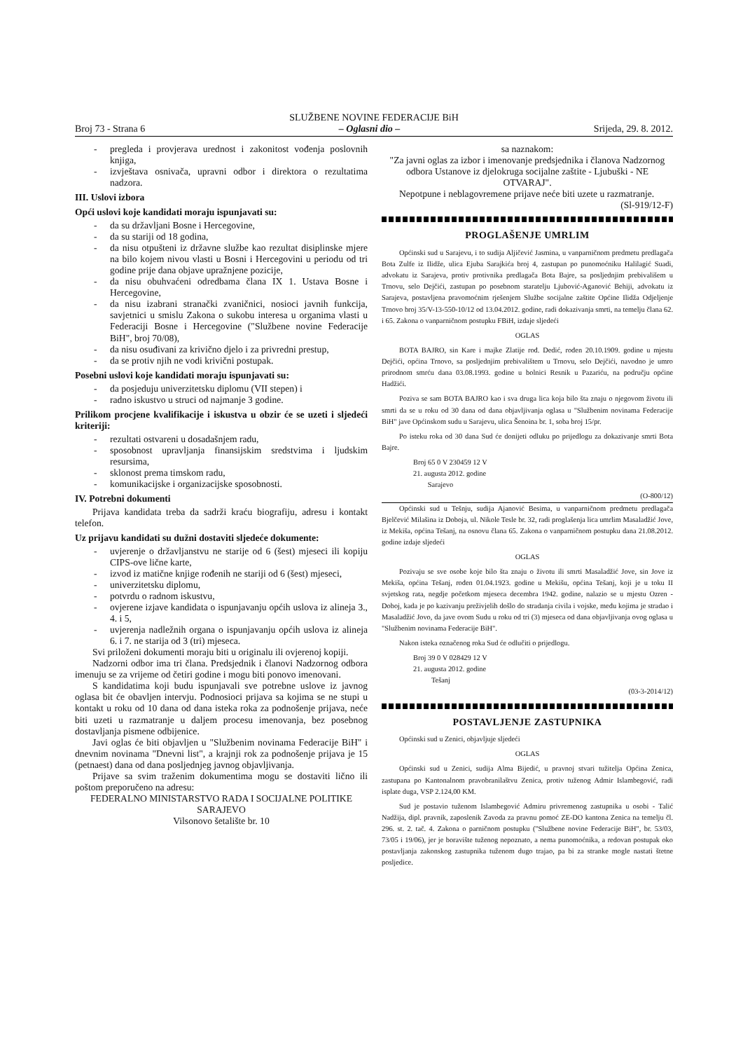SLUŽBENE NOVINE FEDERACIJE BiH
Broj 73 - Strana 6 – Oglasni dio – Srijeda, 29. 8. 2012.
- pregleda i provjerava urednost i zakonitost vođenja poslovnih knjiga,
- izvještava osnivača, upravni odbor i direktora o rezultatima nadzora.
III. Uslovi izbora
Opći uslovi koje kandidati moraju ispunjavati su:
- da su državljani Bosne i Hercegovine,
- da su stariji od 18 godina,
- da nisu otpušteni iz državne službe kao rezultat disiplinske mjere na bilo kojem nivou vlasti u Bosni i Hercegovini u periodu od tri godine prije dana objave upražnjene pozicije,
- da nisu obuhvaćeni odredbama člana IX 1. Ustava Bosne i Hercegovine,
- da nisu izabrani stranački zvaničnici, nosioci javnih funkcija, savjetnici u smislu Zakona o sukobu interesa u organima vlasti u Federaciji Bosne i Hercegovine ("Službene novine Federacije BiH", broj 70/08),
- da nisu osuđivani za krivično djelo i za privredni prestup,
- da se protiv njih ne vodi krivični postupak.
Posebni uslovi koje kandidati moraju ispunjavati su:
- da posjeduju univerzitetsku diplomu (VII stepen) i
- radno iskustvo u struci od najmanje 3 godine.
Prilikom procjene kvalifikacije i iskustva u obzir će se uzeti i sljedeći kriteriji:
- rezultati ostvareni u dosadašnjem radu,
- sposobnost upravljanja finansijskim sredstvima i ljudskim resursima,
- sklonost prema timskom radu,
- komunikacijske i organizacijske sposobnosti.
IV. Potrebni dokumenti
Prijava kandidata treba da sadrži kraću biografiju, adresu i kontakt telefon.
Uz prijavu kandidati su dužni dostaviti sljedeće dokumente:
- uvjerenje o državljanstvu ne starije od 6 (šest) mjeseci ili kopiju CIPS-ove lične karte,
- izvod iz matične knjige rođenih ne stariji od 6 (šest) mjeseci,
- univerzitetsku diplomu,
- potvrdu o radnom iskustvu,
- ovjerene izjave kandidata o ispunjavanju općih uslova iz alineja 3., 4. i 5,
- uvjerenja nadležnih organa o ispunjavanju općih uslova iz alineja 6. i 7. ne starija od 3 (tri) mjeseca.
Svi priloženi dokumenti moraju biti u originalu ili ovjerenoj kopiji.
Nadzorni odbor ima tri člana. Predsjednik i članovi Nadzornog odbora imenuju se za vrijeme od četiri godine i mogu biti ponovo imenovani.
S kandidatima koji budu ispunjavali sve potrebne uslove iz javnog oglasa bit će obavljen intervju. Podnosioci prijava sa kojima se ne stupi u kontakt u roku od 10 dana od dana isteka roka za podnošenje prijava, neće biti uzeti u razmatranje u daljem procesu imenovanja, bez posebnog dostavljanja pismene odbijenice.
Javi oglas će biti objavljen u "Službenim novinama Federacije BiH" i dnevnim novinama "Dnevni list", a krajnji rok za podnošenje prijava je 15 (petnaest) dana od dana posljednjeg javnog objavljivanja.
Prijave sa svim traženim dokumentima mogu se dostaviti lično ili poštom preporučeno na adresu:
FEDERALNO MINISTARSTVO RADA I SOCIJALNE POLITIKE SARAJEVO
Vilsonovo šetalište br. 10
sa naznakom:
"Za javni oglas za izbor i imenovanje predsjednika i članova Nadzornog odbora Ustanove iz djelokruga socijalne zaštite - Ljubuški - NE OTVARAJ".
Nepotpune i neblagovremene prijave neće biti uzete u razmatranje.
(Sl-919/12-F)
PROGLAŠENJE UMRLIM
Općinski sud u Sarajevu, i to sudija Aljičević Jasmina, u vanparničnom predmetu predlagača Bota Zulfe iz Ilidže, ulica Ejuba Sarajkića broj 4, zastupan po punomoćniku Halilagić Suadi, advokatu iz Sarajeva, protiv protivnika predlagača Bota Bajre, sa posljednjim prebivališem u Trnovu, selo Dejčići, zastupan po posebnom staratelju Ljubović-Aganović Behiji, advokatu iz Sarajeva, postavljena pravomoćnim rješenjem Službe socijalne zaštite Općine Ilidža Odjeljenje Trnovo broj 35/V-13-550-10/12 od 13.04.2012. godine, radi dokazivanja smrti, na temelju člana 62. i 65. Zakona o vanparničnom postupku FBiH, izdaje sljedeći
OGLAS
BOTA BAJRO, sin Kare i majke Zlatije rođ. Dedić, rođen 20.10.1909. godine u mjestu Dejčići, općina Trnovo, sa posljednjim prebivalištem u Trnovu, selo Dejčići, navodno je umro prirodnom smrću dana 03.08.1993. godine u bolnici Resnik u Pazariću, na području općine Hadžići.
Poziva se sam BOTA BAJRO kao i sva druga lica koja bilo šta znaju o njegovom životu ili smrti da se u roku od 30 dana od dana objavljivanja oglasa u "Službenim novinama Federacije BiH" jave Općinskom sudu u Sarajevu, ulica Šenoina br. 1, soba broj 15/pr.
Po isteku roka od 30 dana Sud će donijeti odluku po prijedlogu za dokazivanje smrti Bota Bajre.
Broj 65 0 V 230459 12 V
21. augusta 2012. godine
Sarajevo
(O-800/12)
Općinski sud u Tešnju, sudija Ajanović Besima, u vanparničnom predmetu predlagača Bjelčević Milašina iz Doboja, ul. Nikole Tesle br. 32, radi proglašenja lica umrlim Masaladžić Jove, iz Mekiša, općina Tešanj, na osnovu člana 65. Zakona o vanparničnom postupku dana 21.08.2012. godine izdaje sljedeći
OGLAS
Pozivaju se sve osobe koje bilo šta znaju o životu ili smrti Masaladžić Jove, sin Jove iz Mekiša, općina Tešanj, rođen 01.04.1923. godine u Mekišu, općina Tešanj, koji je u toku II svjetskog rata, negdje početkom mjeseca decembra 1942. godine, nalazio se u mjestu Ozren - Doboj, kada je po kazivanju preživjelih došlo do stradanja civila i vojske, među kojima je stradao i Masaladžić Jovo, da jave ovom Sudu u roku od tri (3) mjeseca od dana objavljivanja ovog oglasa u "Službenim novinama Federacije BiH".
Nakon isteka označenog roka Sud će odlučiti o prijedlogu.
Broj 39 0 V 028429 12 V
21. augusta 2012. godine
Tešanj
(03-3-2014/12)
POSTAVLJENJE ZASTUPNIKA
Općinski sud u Zenici, objavljuje sljedeći
OGLAS
Općinski sud u Zenici, sudija Alma Bijedić, u pravnoj stvari tužitelja Općina Zenica, zastupana po Kantonalnom pravobranilaštvu Zenica, protiv tuženog Admir Islambegović, radi isplate duga, VSP 2.124,00 KM.
Sud je postavio tuženom Islambegović Admiru privremenog zastupnika u osobi - Talić Nadžija, dipl. pravnik, zaposlenik Zavoda za pravnu pomoć ZE-DO kantona Zenica na temelju čl. 296. st. 2. tač. 4. Zakona o parničnom postupku ("Službene novine Federacije BiH", br. 53/03, 73/05 i 19/06), jer je boravište tuženog nepoznato, a nema punomoćnika, a redovan postupak oko postavljanja zakonskog zastupnika tuženom dugo trajao, pa bi za stranke mogle nastati štetne posljedice.